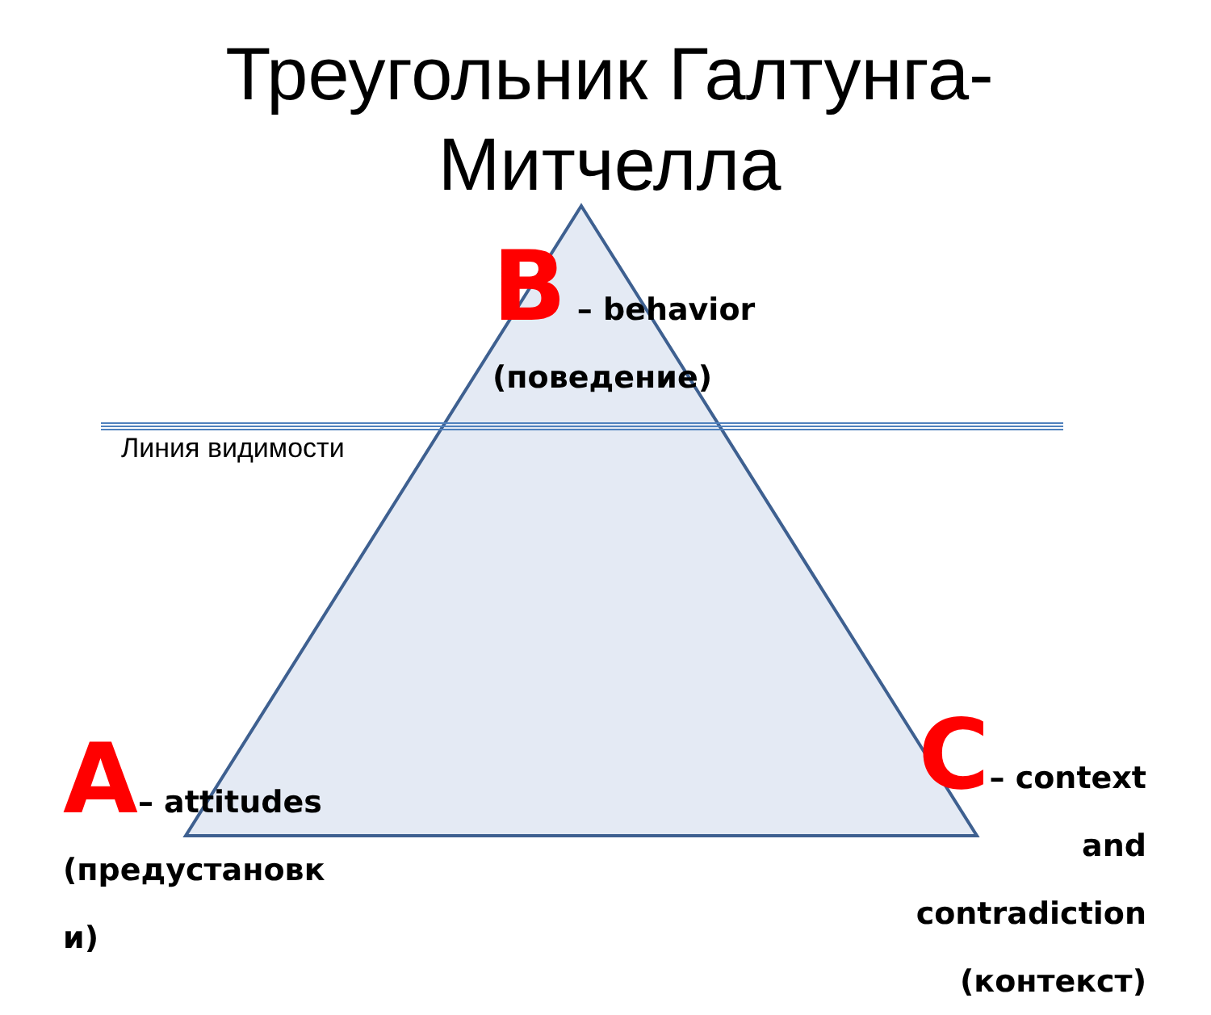Треугольник Галтунга-
Митчелла
B – behavior
(поведение)
Линия видимости
A– attitudes
(предустановк
и)
C– context and
contradiction
(контекст)